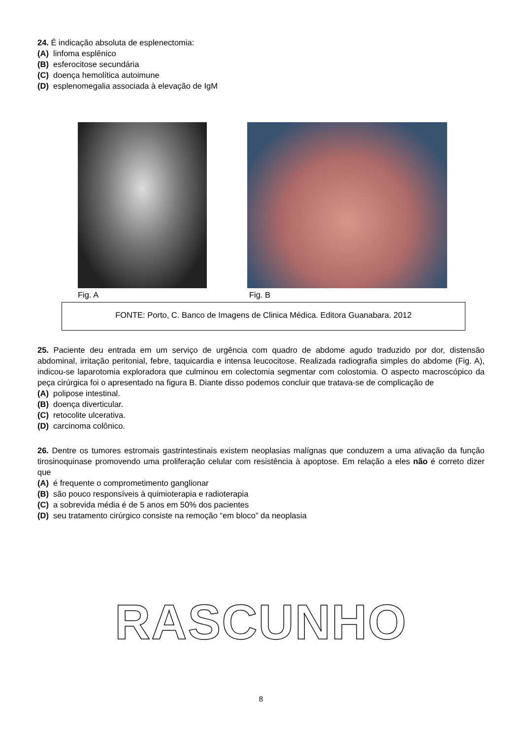24. É indicação absoluta de esplenectomia:
(A) linfoma esplênico
(B) esferocitose secundária
(C) doença hemolítica autoimune
(D) esplenomegalia associada à elevação de IgM
Fig. A Fig. B
FONTE: Porto, C. Banco de Imagens de Clinica Médica. Editora Guanabara. 2012
25. Paciente deu entrada em um serviço de urgência com quadro de abdome agudo traduzido por dor, distensão abdominal, irritação peritonial, febre, taquicardia e intensa leucocitose. Realizada radiografia simples do abdome (Fig. A), indicou-se laparotomia exploradora que culminou em colectomia segmentar com colostomia. O aspecto macroscópico da peça cirúrgica foi o apresentado na figura B. Diante disso podemos concluir que tratava-se de complicação de
(A) polipose intestinal.
(B) doença diverticular.
(C) retocolite ulcerativa.
(D) carcinoma colônico.
26. Dentre os tumores estromais gastrintestinais existem neoplasias malígnas que conduzem a uma ativação da função tirosinoquinase promovendo uma proliferação celular com resistência à apoptose. Em relação a eles não é correto dizer que
(A) é frequente o comprometimento ganglionar
(B) são pouco responsíveis à quimioterapia e radioterapia
(C) a sobrevida média é de 5 anos em 50% dos pacientes
(D) seu tratamento cirúrgico consiste na remoção “em bloco” da neoplasia
RASCUNHO
8